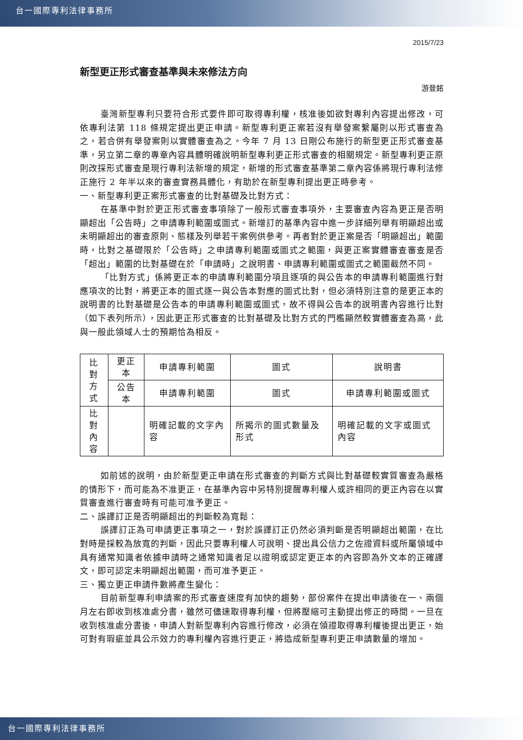台一國際專利法律事務所
2015/7/23
新型更正形式審查基準與未來修法方向
游登銘
臺灣新型專利只要符合形式要件即可取得專利權，核准後如欲對專利內容提出修改，可依專利法第 118 條規定提出更正申請。新型專利更正案若沒有舉發案繫屬則以形式審查為之，若合併有舉發案則以實體審查為之。今年 7 月 13 日剛公布施行的新型更正形式審查基準，另立第二章的專章內容具體明確說明新型專利更正形式審查的相關規定。新型專利更正原則改採形式審查是現行專利法新增的規定，新增的形式審查基準第二章內容係將現行專利法修正施行 2 年半以來的審查實務具體化，有助於在新型專利提出更正時參考。
一、新型專利更正案形式審查的比對基礎及比對方式：
在基準中對於更正形式審查事項除了一般形式審查事項外，主要審查內容為更正是否明顯超出「公告時」之申請專利範圍或圖式。新增訂的基準內容中進一步詳細列舉有明顯超出或未明顯超出的審查原則、態樣及列舉若干案例供參考。再者對於更正案是否「明顯超出」範圍時，比對之基礎限於「公告時」之申請專利範圍或圖式之範圍，與更正案實體審查審查是否「超出」範圍的比對基礎在於「申請時」之說明書、申請專利範圍或圖式之範圍截然不同。
「比對方式」係將更正本的申請專利範圍分項且逐項的與公告本的申請專利範圍進行對應項次的比對，將更正本的圖式逐一與公告本對應的圖式比對，但必須特別注意的是更正本的說明書的比對基礎是公告本的申請專利範圍或圖式，故不得與公告本的說明書內容進行比對（如下表列所示），因此更正形式審查的比對基礎及比對方式的門檻顯然較實體審查為高，此與一般此領域人士的預期恰為相反。
| 比對 方式 | 更正本 | 申請專利範圍 | 圖式 | 說明書 |
| | 公告本 | 申請專利範圍 | 圖式 | 申請專利範圍或圖式 |
| 比對 內容 | | 明確記載的文字內容 | 所揭示的圖式數量及形式 | 明確記載的文字或圖式內容 |
如前述的說明，由於新型更正申請在形式審查的判斷方式與比對基礎較實質審查為嚴格的情形下，而可能為不准更正，在基準內容中另特別提醒專利權人或許相同的更正內容在以實質審查進行審查時有可能可准予更正。
二、誤譯訂正是否明顯超出的判斷較為寬鬆：
誤譯訂正為可申請更正事項之一，對於誤譯訂正仍然必須判斷是否明顯超出範圍，在比對時是採較為放寬的判斷，因此只要專利權人可說明、提出具公信力之佐證資料或所屬領域中具有通常知識者依據申請時之通常知識者足以證明或認定更正本的內容即為外文本的正確譯文，即可認定未明顯超出範圍，而可准予更正。
三、獨立更正申請件數將產生變化：
目前新型專利申請案的形式審查速度有加快的趨勢，部份案件在提出申請後在一、兩個月左右即收到核准處分書，雖然可儘速取得專利權，但將壓縮可主動提出修正的時間。一旦在收到核准處分書後，申請人對新型專利內容進行修改，必須在領證取得專利權後提出更正，始可對有瑕疵並具公示效力的專利權內容進行更正，將造成新型專利更正申請數量的增加。
台一國際專利法律事務所